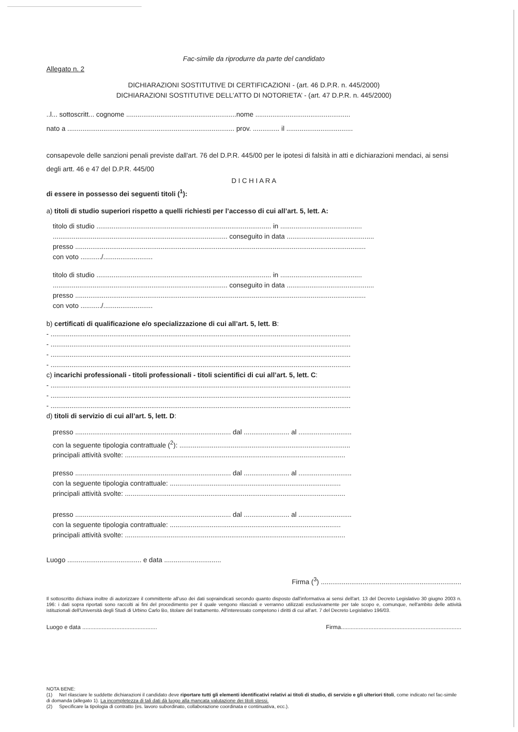Fac-simile da riprodurre da parte del candidato
Allegato n. 2
DICHIARAZIONI SOSTITUTIVE DI CERTIFICAZIONI - (art. 46 D.P.R. n. 445/2000)
DICHIARAZIONI SOSTITUTIVE DELL’ATTO DI NOTORIETA’ - (art. 47 D.P.R. n. 445/2000)
..l... sottoscritt... cognome ..........................................................nome ..................................................
nato a ........................................................................................ prov. .............. il ...................................
consapevole delle sanzioni penali previste dall'art. 76 del D.P.R. 445/00 per le ipotesi di falsità in atti e dichiarazioni mendaci, ai sensi degli artt. 46 e 47 del D.P.R. 445/00
D I C H I A R A
di essere in possesso dei seguenti titoli (<sup>1</sup>):
a) titoli di studio superiori rispetto a quelli richiesti per l’accesso di cui all’art. 5, lett. A:
titolo di studio ............................................................................................ in ...........................................
............................................................................................ conseguito in data ..............................................
presso .........................................................................................................................................................
con voto .........../..........................
titolo di studio ............................................................................................ in ...........................................
............................................................................................ conseguito in data ..............................................
presso .........................................................................................................................................................
con voto .........../..........................
b) certificati di qualificazione e/o specializzazione di cui all’art. 5, lett. B:
- ..............................................................................................................................................................
- ..............................................................................................................................................................
- ..............................................................................................................................................................
- ..............................................................................................................................................................
c) incarichi professionali - titoli professionali - titoli scientifici di cui all’art. 5, lett. C:
- ..............................................................................................................................................................
- ..............................................................................................................................................................
- ..............................................................................................................................................................
d) titoli di servizio di cui all’art. 5, lett. D:
presso .................................................................................. dal ........................ al ............................
con la seguente tipologia contrattuale (<sup>2</sup>): ..........................................................................................
principali attività svolte: ....................................................................................................................
presso .................................................................................. dal ........................ al ............................
con la seguente tipologia contrattuale: ..........................................................................................
principali attività svolte: ....................................................................................................................
presso .................................................................................. dal ........................ al ............................
con la seguente tipologia contrattuale: ..........................................................................................
principali attività svolte: ....................................................................................................................
Luogo ....................................... e data ..............................
Firma (<sup>3</sup>) ..........................................................................
Il sottoscritto dichiara inoltre di autorizzare il committente all'uso dei dati sopraindicati secondo quanto disposto dall'informativa ai sensi dell'art. 13 del Decreto Legislativo 30 giugno 2003 n. 196: i dati sopra riportati sono raccolti ai fini del procedimento per il quale vengono rilasciati e verranno utilizzati esclusivamente per tale scopo e, comunque, nell'ambito delle attività istituzionali dell'Università degli Studi di Urbino Carlo Bo, titolare del trattamento. All'interessato competono i diritti di cui all'art. 7 del Decreto Legislativo 196/03.
Luogo e data .............................................. Firma..........................................................................
NOTA BENE:
(1) Nel rilasciare le suddette dichiarazioni il candidato deve riportare tutti gli elementi identificativi relativi ai titoli di studio, di servizio e gli ulteriori titoli, come indicato nel fac-simile di domanda (allegato 1). La incompletezza di tali dati dà luogo alla mancata valutazione dei titoli stessi.
(2) Specificare la tipologia di contratto (es. lavoro subordinato, collaborazione coordinata e continuativa, ecc.).